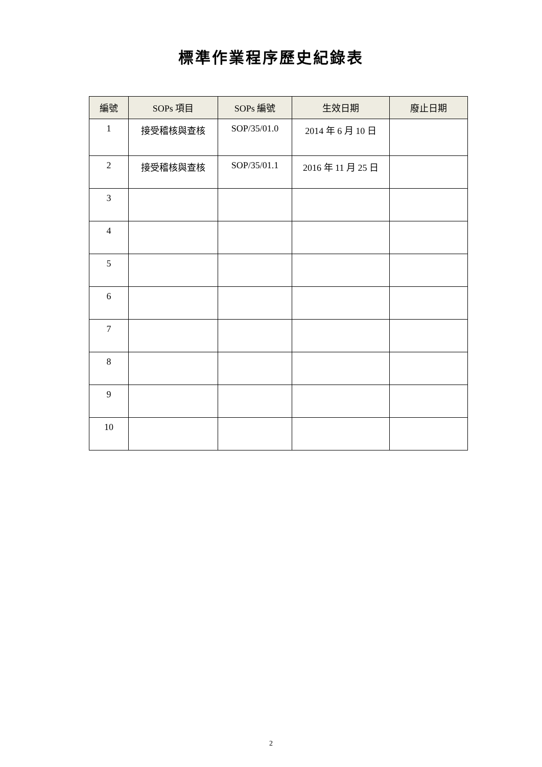標準作業程序歷史紀錄表
| 編號 | SOPs 項目 | SOPs 編號 | 生效日期 | 廢止日期 |
| --- | --- | --- | --- | --- |
| 1 | 接受稽核與查核 | SOP/35/01.0 | 2014 年 6 月 10 日 | |
| 2 | 接受稽核與查核 | SOP/35/01.1 | 2016 年 11 月 25 日 | |
| 3 | | | | |
| 4 | | | | |
| 5 | | | | |
| 6 | | | | |
| 7 | | | | |
| 8 | | | | |
| 9 | | | | |
| 10 | | | | |
2